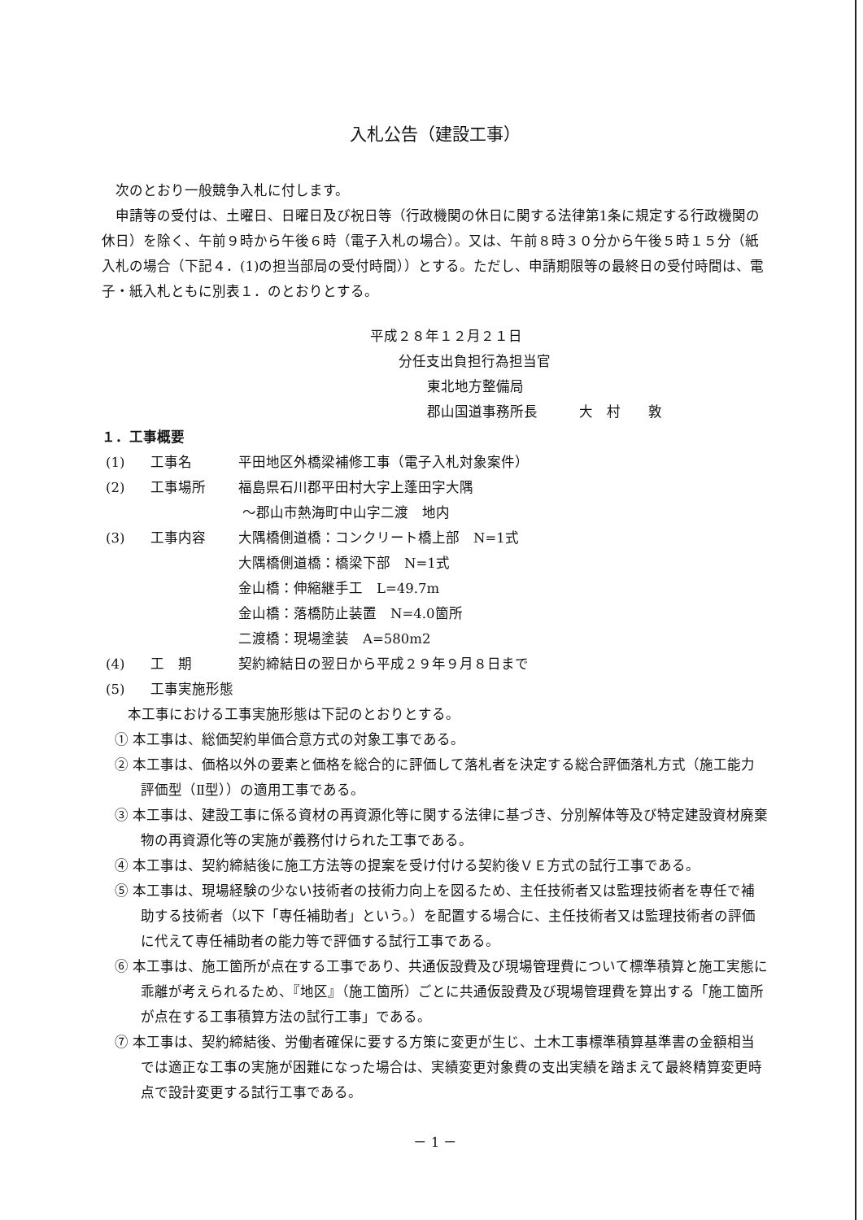入札公告（建設工事）
次のとおり一般競争入札に付します。
申請等の受付は、土曜日、日曜日及び祝日等（行政機関の休日に関する法律第1条に規定する行政機関の休日）を除く、午前９時から午後６時（電子入札の場合）。又は、午前８時３０分から午後５時１５分（紙入札の場合（下記４．(1)の担当部局の受付時間））とする。ただし、申請期限等の最終日の受付時間は、電子・紙入札ともに別表１．のとおりとする。
平成２８年１２月２１日
分任支出負担行為担当官
東北地方整備局
郡山国道事務所長　　　大　村　　敦
１．工事概要
(1) 工事名 平田地区外橋梁補修工事（電子入札対象案件）
(2) 工事場所 福島県石川郡平田村大字上蓬田字大隅
～郡山市熱海町中山字二渡　地内
(3) 工事内容 大隅橋側道橋：コンクリート橋上部　N=1式
大隅橋側道橋：橋梁下部　N=1式
金山橋：伸縮継手工　L=49.7m
金山橋：落橋防止装置　N=4.0箇所
二渡橋：現場塗装　A=580m2
(4) 工　期 契約締結日の翌日から平成２９年９月８日まで
(5) 工事実施形態
本工事における工事実施形態は下記のとおりとする。
① 本工事は、総価契約単価合意方式の対象工事である。
② 本工事は、価格以外の要素と価格を総合的に評価して落札者を決定する総合評価落札方式（施工能力評価型（Ⅱ型））の適用工事である。
③ 本工事は、建設工事に係る資材の再資源化等に関する法律に基づき、分別解体等及び特定建設資材廃棄物の再資源化等の実施が義務付けられた工事である。
④ 本工事は、契約締結後に施工方法等の提案を受け付ける契約後ＶＥ方式の試行工事である。
⑤ 本工事は、現場経験の少ない技術者の技術力向上を図るため、主任技術者又は監理技術者を専任で補助する技術者（以下「専任補助者」という。）を配置する場合に、主任技術者又は監理技術者の評価に代えて専任補助者の能力等で評価する試行工事である。
⑥ 本工事は、施工箇所が点在する工事であり、共通仮設費及び現場管理費について標準積算と施工実態に乖離が考えられるため、『地区』（施工箇所）ごとに共通仮設費及び現場管理費を算出する「施工箇所が点在する工事積算方法の試行工事」である。
⑦ 本工事は、契約締結後、労働者確保に要する方策に変更が生じ、土木工事標準積算基準書の金額相当では適正な工事の実施が困難になった場合は、実績変更対象費の支出実績を踏まえて最終精算変更時点で設計変更する試行工事である。
－ 1 －